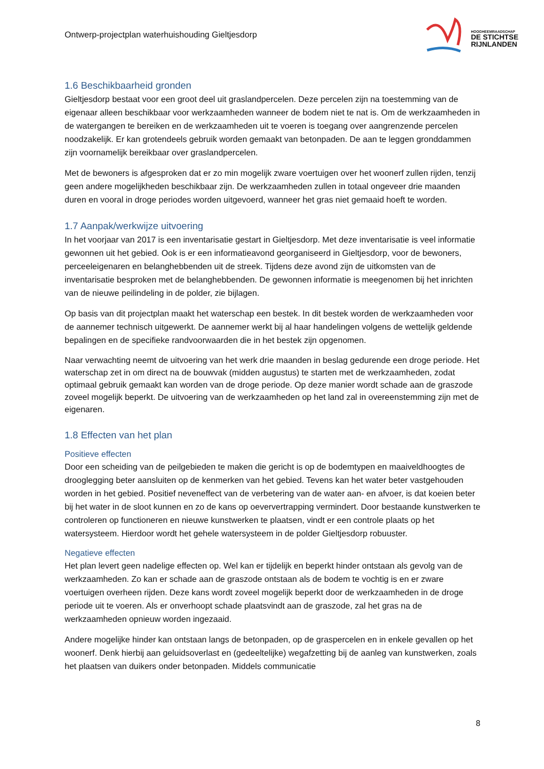Ontwerp-projectplan waterhuishouding Gieltjesdorp
HOOGHEEMRAADSCHAP
DE STICHTSE
RIJNLANDEN
1.6 Beschikbaarheid gronden
Gieltjesdorp bestaat voor een groot deel uit graslandpercelen. Deze percelen zijn na toestemming van de eigenaar alleen beschikbaar voor werkzaamheden wanneer de bodem niet te nat is. Om de werkzaamheden in de watergangen te bereiken en de werkzaamheden uit te voeren is toegang over aangrenzende percelen noodzakelijk. Er kan grotendeels gebruik worden gemaakt van betonpaden. De aan te leggen gronddammen zijn voornamelijk bereikbaar over graslandpercelen.
Met de bewoners is afgesproken dat er zo min mogelijk zware voertuigen over het woonerf zullen rijden, tenzij geen andere mogelijkheden beschikbaar zijn. De werkzaamheden zullen in totaal ongeveer drie maanden duren en vooral in droge periodes worden uitgevoerd, wanneer het gras niet gemaaid hoeft te worden.
1.7 Aanpak/werkwijze uitvoering
In het voorjaar van 2017 is een inventarisatie gestart in Gieltjesdorp. Met deze inventarisatie is veel informatie gewonnen uit het gebied. Ook is er een informatieavond georganiseerd in Gieltjesdorp, voor de bewoners, perceeleigenaren en belanghebbenden uit de streek. Tijdens deze avond zijn de uitkomsten van de inventarisatie besproken met de belanghebbenden. De gewonnen informatie is meegenomen bij het inrichten van de nieuwe peilindeling in de polder, zie bijlagen.
Op basis van dit projectplan maakt het waterschap een bestek. In dit bestek worden de werkzaamheden voor de aannemer technisch uitgewerkt. De aannemer werkt bij al haar handelingen volgens de wettelijk geldende bepalingen en de specifieke randvoorwaarden die in het bestek zijn opgenomen.
Naar verwachting neemt de uitvoering van het werk drie maanden in beslag gedurende een droge periode. Het waterschap zet in om direct na de bouwvak (midden augustus) te starten met de werkzaamheden, zodat optimaal gebruik gemaakt kan worden van de droge periode. Op deze manier wordt schade aan de graszode zoveel mogelijk beperkt. De uitvoering van de werkzaamheden op het land zal in overeenstemming zijn met de eigenaren.
1.8 Effecten van het plan
Positieve effecten
Door een scheiding van de peilgebieden te maken die gericht is op de bodemtypen en maaiveldhoogtes de drooglegging beter aansluiten op de kenmerken van het gebied. Tevens kan het water beter vastgehouden worden in het gebied. Positief neveneffect van de verbetering van de water aan- en afvoer, is dat koeien beter bij het water in de sloot kunnen en zo de kans op oeververtrapping vermindert. Door bestaande kunstwerken te controleren op functioneren en nieuwe kunstwerken te plaatsen, vindt er een controle plaats op het watersysteem. Hierdoor wordt het gehele watersysteem in de polder Gieltjesdorp robuuster.
Negatieve effecten
Het plan levert geen nadelige effecten op. Wel kan er tijdelijk en beperkt hinder ontstaan als gevolg van de werkzaamheden. Zo kan er schade aan de graszode ontstaan als de bodem te vochtig is en er zware voertuigen overheen rijden. Deze kans wordt zoveel mogelijk beperkt door de werkzaamheden in de droge periode uit te voeren. Als er onverhoopt schade plaatsvindt aan de graszode, zal het gras na de werkzaamheden opnieuw worden ingezaaid.
Andere mogelijke hinder kan ontstaan langs de betonpaden, op de graspercelen en in enkele gevallen op het woonerf. Denk hierbij aan geluidsoverlast en (gedeeltelijke) wegafzetting bij de aanleg van kunstwerken, zoals het plaatsen van duikers onder betonpaden. Middels communicatie
8